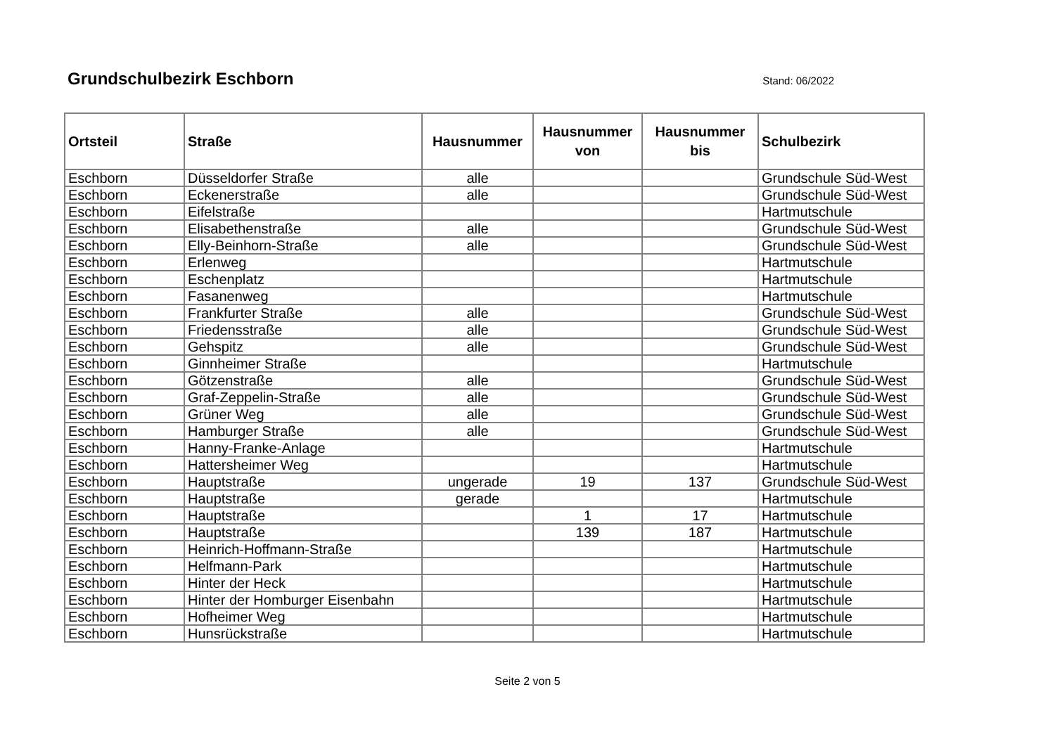Grundschulbezirk Eschborn
Stand: 06/2022
| Ortsteil | Straße | Hausnummer | Hausnummer von | Hausnummer bis | Schulbezirk |
| --- | --- | --- | --- | --- | --- |
| Eschborn | Düsseldorfer Straße | alle | | | Grundschule Süd-West |
| Eschborn | Eckenerstraße | alle | | | Grundschule Süd-West |
| Eschborn | Eifelstraße | | | | Hartmutschule |
| Eschborn | Elisabethenstraße | alle | | | Grundschule Süd-West |
| Eschborn | Elly-Beinhorn-Straße | alle | | | Grundschule Süd-West |
| Eschborn | Erlenweg | | | | Hartmutschule |
| Eschborn | Eschenplatz | | | | Hartmutschule |
| Eschborn | Fasanenweg | | | | Hartmutschule |
| Eschborn | Frankfurter Straße | alle | | | Grundschule Süd-West |
| Eschborn | Friedensstraße | alle | | | Grundschule Süd-West |
| Eschborn | Gehspitz | alle | | | Grundschule Süd-West |
| Eschborn | Ginnheimer Straße | | | | Hartmutschule |
| Eschborn | Götzenstraße | alle | | | Grundschule Süd-West |
| Eschborn | Graf-Zeppelin-Straße | alle | | | Grundschule Süd-West |
| Eschborn | Grüner Weg | alle | | | Grundschule Süd-West |
| Eschborn | Hamburger Straße | alle | | | Grundschule Süd-West |
| Eschborn | Hanny-Franke-Anlage | | | | Hartmutschule |
| Eschborn | Hattersheimer Weg | | | | Hartmutschule |
| Eschborn | Hauptstraße | ungerade | 19 | 137 | Grundschule Süd-West |
| Eschborn | Hauptstraße | gerade | | | Hartmutschule |
| Eschborn | Hauptstraße | | 1 | 17 | Hartmutschule |
| Eschborn | Hauptstraße | | 139 | 187 | Hartmutschule |
| Eschborn | Heinrich-Hoffmann-Straße | | | | Hartmutschule |
| Eschborn | Helfmann-Park | | | | Hartmutschule |
| Eschborn | Hinter der Heck | | | | Hartmutschule |
| Eschborn | Hinter der Homburger Eisenbahn | | | | Hartmutschule |
| Eschborn | Hofheimer Weg | | | | Hartmutschule |
| Eschborn | Hunsrückstraße | | | | Hartmutschule |
Seite 2 von 5